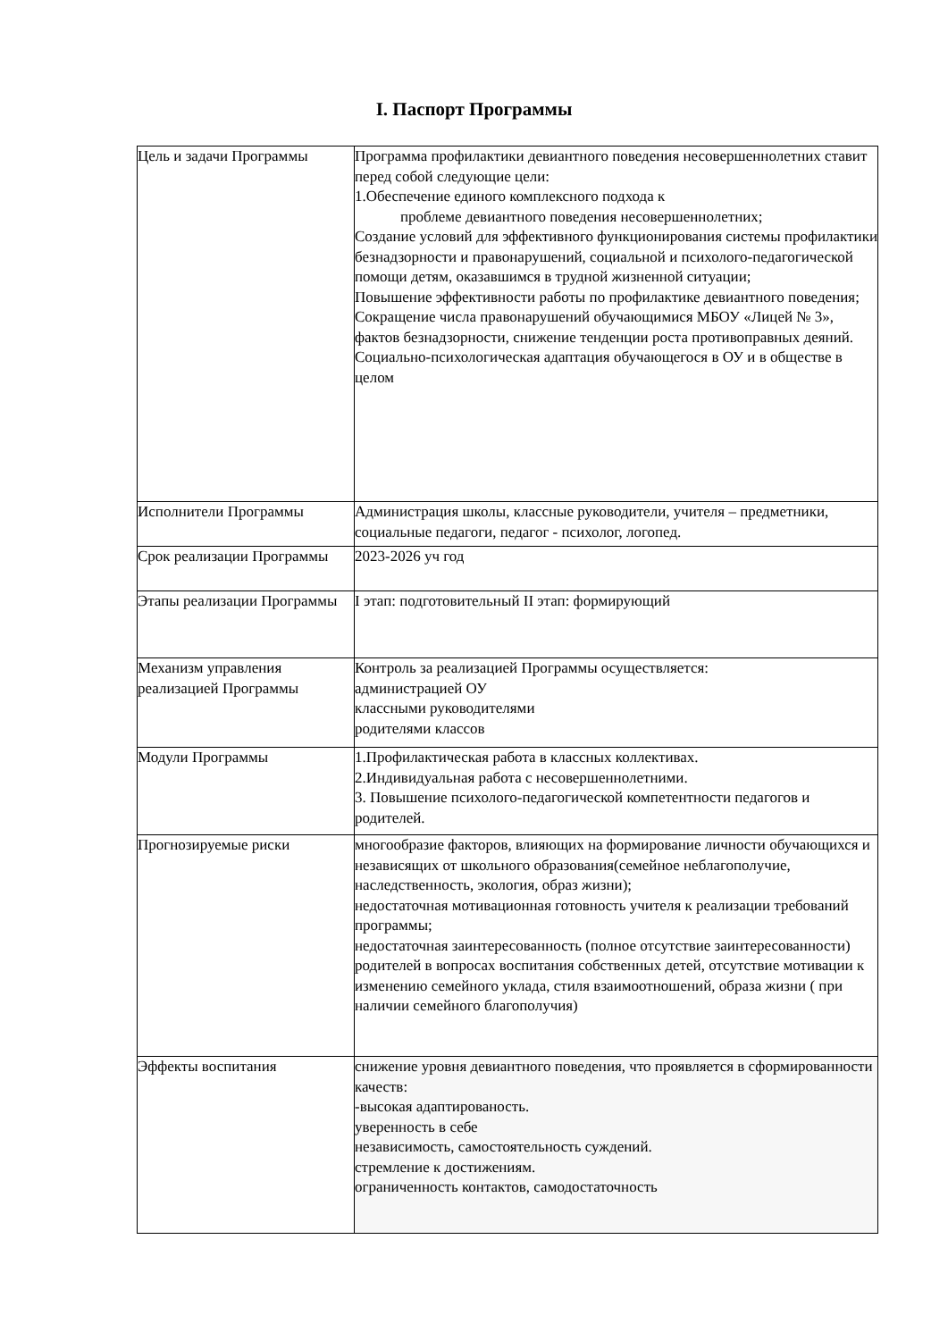I. Паспорт Программы
| Цель и задачи Программы | Программа профилактики девиантного поведения несовершеннолетних ставит перед собой следующие цели: 1.Обеспечение единого комплексного подхода к проблеме девиантного поведения несовершеннолетних; Создание условий для эффективного функционирования системы профилактики безнадзорности и правонарушений, социальной и психолого-педагогической помощи детям, оказавшимся в трудной жизненной ситуации; Повышение эффективности работы по профилактике девиантного поведения; Сокращение числа правонарушений обучающимися МБОУ «Лицей № 3», фактов безнадзорности, снижение тенденции роста противоправных деяний. Социально-психологическая адаптация обучающегося в ОУ и в обществе в целом |
| Исполнители Программы | Администрация школы, классные руководители, учителя – предметники, социальные педагоги, педагог - психолог, логопед. |
| Срок реализации Программы | 2023-2026 уч год |
| Этапы реализации Программы | I этап: подготовительный II этап: формирующий |
| Механизм управления реализацией Программы | Контроль за реализацией Программы осуществляется: администрацией ОУ классными руководителями родителями классов |
| Модули Программы | 1.Профилактическая работа в классных коллективах. 2.Индивидуальная работа с несовершеннолетними. 3. Повышение психолого-педагогической компетентности педагогов и родителей. |
| Прогнозируемые риски | многообразие факторов, влияющих на формирование личности обучающихся и независящих от школьного образования(семейное неблагополучие, наследственность, экология, образ жизни); недостаточная мотивационная готовность учителя к реализации требований программы; недостаточная заинтересованность (полное отсутствие заинтересованности) родителей в вопросах воспитания собственных детей, отсутствие мотивации к изменению семейного уклада, стиля взаимоотношений, образа жизни ( при наличии семейного благополучия) |
| Эффекты воспитания | снижение уровня девиантного поведения, что проявляется в сформированности качеств: -высокая адаптированость. уверенность в себе независимость, самостоятельность суждений. стремление к достижениям. ограниченность контактов, самодостаточность |